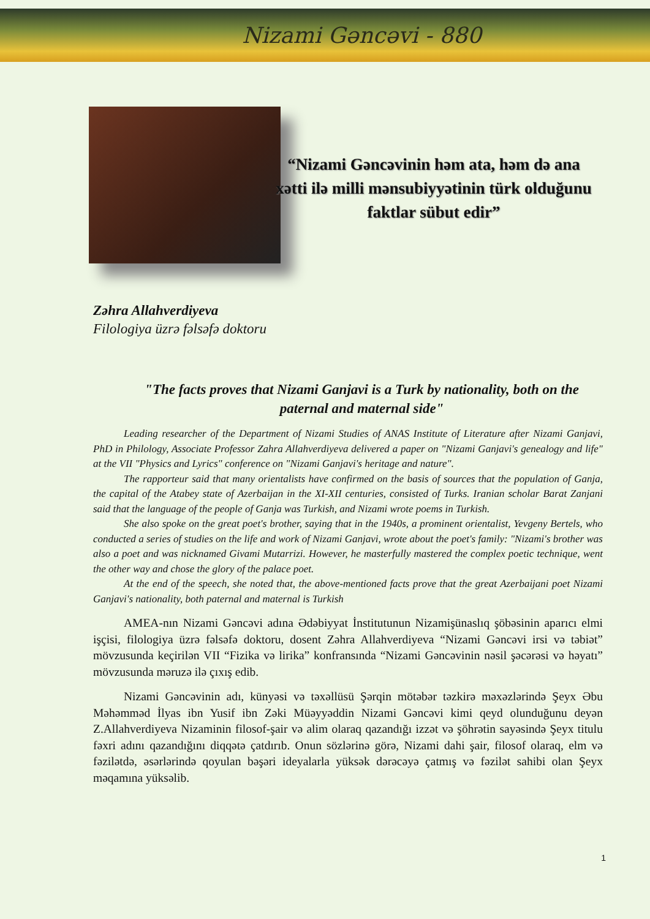Nizami Gəncəvi - 880
“Nizami Gəncəvinin həm ata, həm də ana xətti ilə milli mənsubiyyətinin türk olduğunu faktlar sübut edir”
Zəhra Allahverdiyeva
Filologiya üzrə fəlsəfə doktoru
"The facts proves that Nizami Ganjavi is a Turk by nationality, both on the paternal and maternal side"
Leading researcher of the Department of Nizami Studies of ANAS Institute of Literature after Nizami Ganjavi, PhD in Philology, Associate Professor Zahra Allahverdiyeva delivered a paper on "Nizami Ganjavi's genealogy and life" at the VII "Physics and Lyrics" conference on "Nizami Ganjavi's heritage and nature".
The rapporteur said that many orientalists have confirmed on the basis of sources that the population of Ganja, the capital of the Atabey state of Azerbaijan in the XI-XII centuries, consisted of Turks. Iranian scholar Barat Zanjani said that the language of the people of Ganja was Turkish, and Nizami wrote poems in Turkish.
She also spoke on the great poet's brother, saying that in the 1940s, a prominent orientalist, Yevgeny Bertels, who conducted a series of studies on the life and work of Nizami Ganjavi, wrote about the poet's family: "Nizami's brother was also a poet and was nicknamed Givami Mutarrizi. However, he masterfully mastered the complex poetic technique, went the other way and chose the glory of the palace poet.
At the end of the speech, she noted that, the above-mentioned facts prove that the great Azerbaijani poet Nizami Ganjavi's nationality, both paternal and maternal is Turkish
AMEA-nın Nizami Gəncəvi adına Ədəbiyyat İnstitutunun Nizamişünaslıq şöbəsinin aparıcı elmi işçisi, filologiya üzrə fəlsəfə doktoru, dosent Zəhra Allahverdiyeva “Nizami Gəncəvi irsi və təbiət” mövzusunda keçirilən VII “Fizika və lirika” konfransında “Nizami Gəncəvinin nəsil şəcərəsi və həyatı” mövzusunda məruzə ilə çıxış edib.
Nizami Gəncəvinin adı, künyəsi və təxəllüsü Şərqin mötəbər təzkirə məxəzlərində Şeyx Əbu Məhəmməd İlyas ibn Yusif ibn Zəki Müəyyəddin Nizami Gəncəvi kimi qeyd olunduğunu deyən Z.Allahverdiyeva Nizaminin filosof-şair və alim olaraq qazandığı izzət və şöhrətin sayəsində Şeyx titulu fəxri adını qazandığını diqqətə çatdırıb. Onun sözlərinə görə, Nizami dahi şair, filosof olaraq, elm və fəzilətdə, əsərlərində qoyulan bəşəri ideyalarla yüksək dərəcəyə çatmış və fəzilət sahibi olan Şeyx məqamına yüksəlib.
1